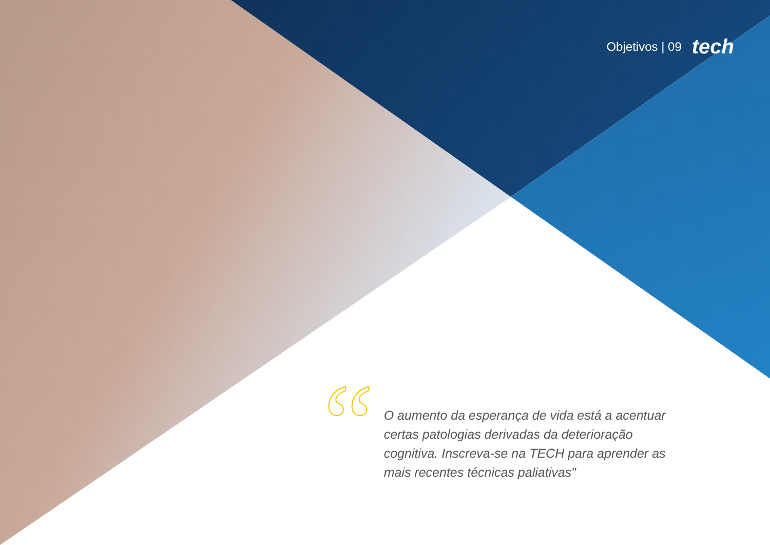Objetivos | 09 tech
“
O aumento da esperança de vida está a acentuar certas patologias derivadas da deterioração cognitiva. Inscreva-se na TECH para aprender as mais recentes técnicas paliativas"